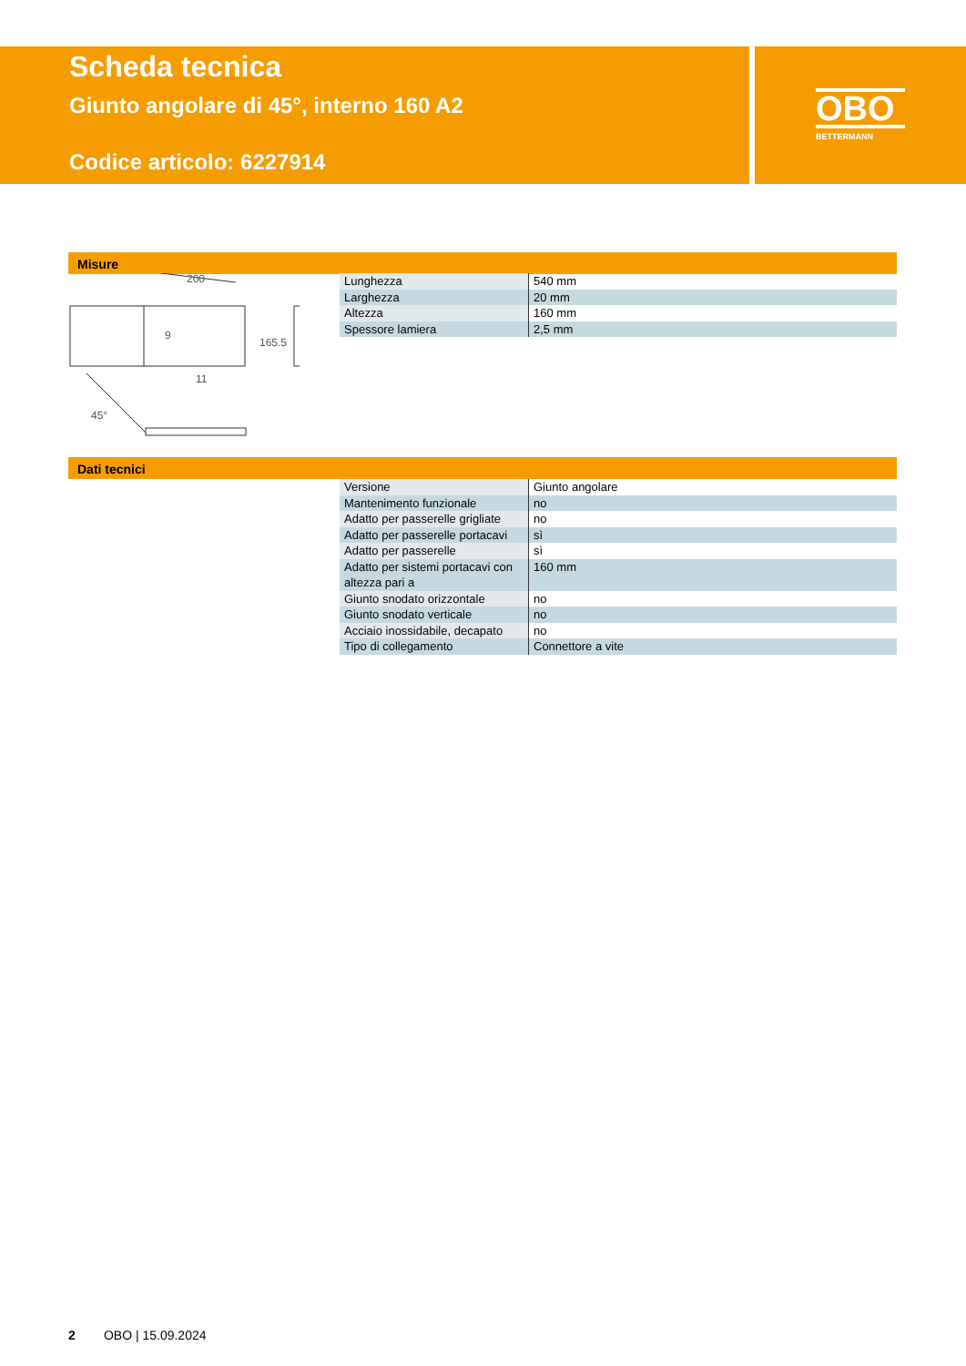Scheda tecnica
Giunto angolare di 45°, interno 160 A2
Codice articolo: 6227914
OBO
BETTERMANN
Misure
200
9
165.5
11
45°
| Lunghezza | 540 mm |
| Larghezza | 20 mm |
| Altezza | 160 mm |
| Spessore lamiera | 2,5 mm |
Dati tecnici
| Versione | Giunto angolare |
| Mantenimento funzionale | no |
| Adatto per passerelle grigliate | no |
| Adatto per passerelle portacavi | sì |
| Adatto per passerelle | sì |
| Adatto per sistemi portacavi con altezza pari a | 160 mm |
| Giunto snodato orizzontale | no |
| Giunto snodato verticale | no |
| Acciaio inossidabile, decapato | no |
| Tipo di collegamento | Connettore a vite |
2 OBO | 15.09.2024